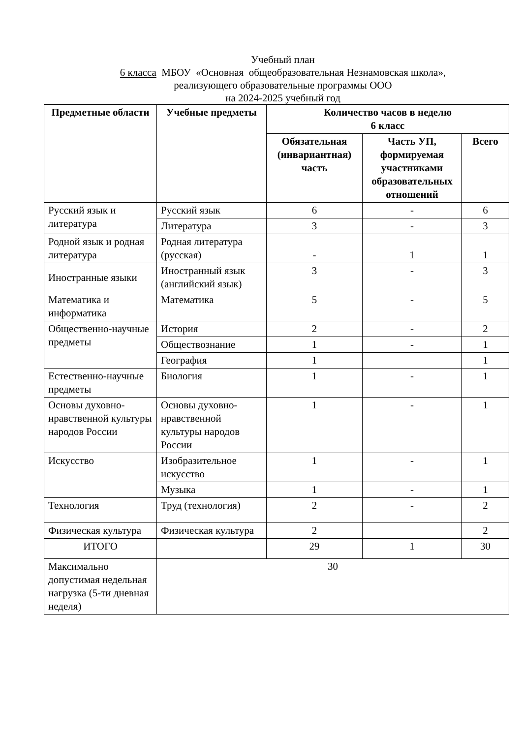Учебный план
6 класса МБОУ «Основная общеобразовательная Незнамовская школа»,
реализующего образовательные программы ООО
на 2024-2025 учебный год
| Предметные области | Учебные предметы | Количество часов в неделю 6 класс | | |
| --- | --- | --- | --- | --- |
| | | Обязательная (инвариантная) часть | Часть УП, формируемая участниками образовательных отношений | Всего |
| Русский язык и литература | Русский язык | 6 | - | 6 |
| | Литература | 3 | - | 3 |
| Родной язык и родная литература | Родная литература (русская) | - | 1 | 1 |
| Иностранные языки | Иностранный язык (английский язык) | 3 | - | 3 |
| Математика и информатика | Математика | 5 | - | 5 |
| Общественно-научные предметы | История | 2 | - | 2 |
| | Обществознание | 1 | - | 1 |
| | География | 1 | | 1 |
| Естественно-научные предметы | Биология | 1 | - | 1 |
| Основы духовно-нравственной культуры народов России | Основы духовно-нравственной культуры народов России | 1 | - | 1 |
| Искусство | Изобразительное искусство | 1 | - | 1 |
| | Музыка | 1 | - | 1 |
| Технология | Труд (технология) | 2 | - | 2 |
| Физическая культура | Физическая культура | 2 | | 2 |
| ИТОГО | | 29 | 1 | 30 |
| Максимально допустимая недельная нагрузка (5-ти дневная неделя) | 30 | | | |